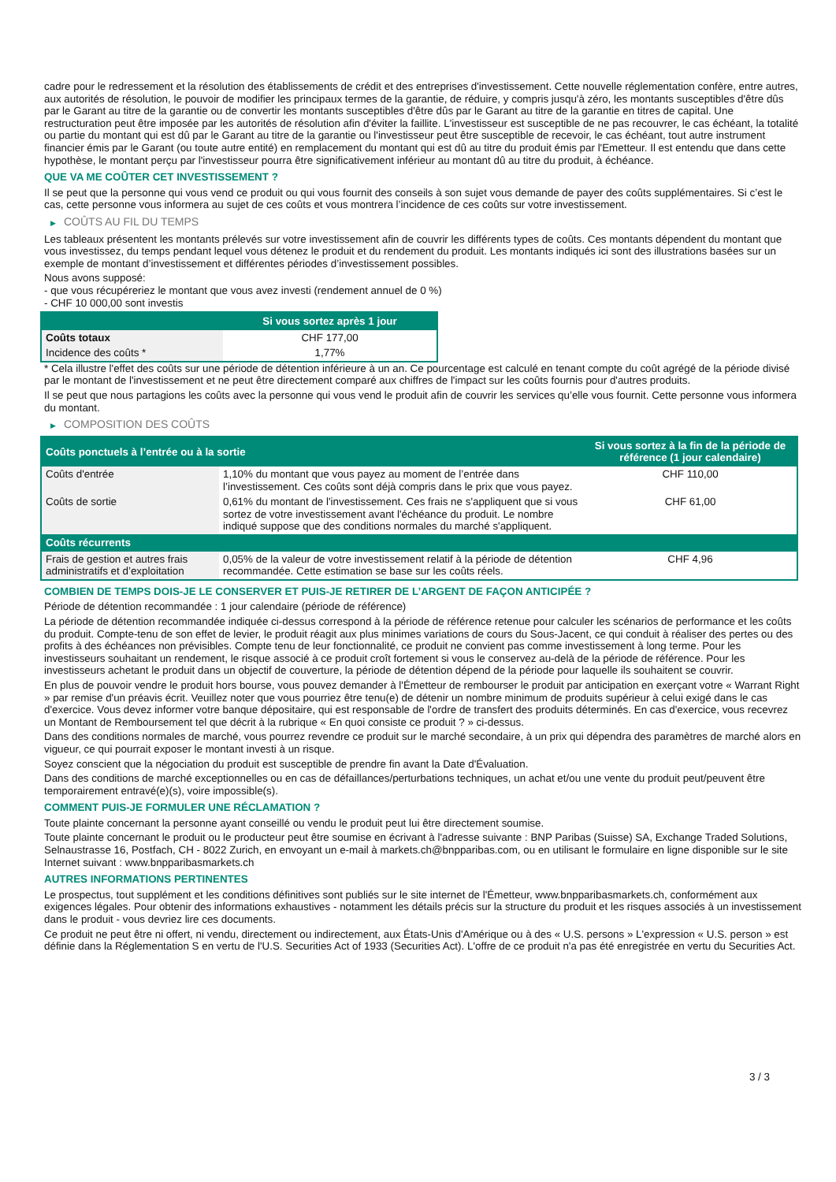cadre pour le redressement et la résolution des établissements de crédit et des entreprises d'investissement. Cette nouvelle réglementation confère, entre autres, aux autorités de résolution, le pouvoir de modifier les principaux termes de la garantie, de réduire, y compris jusqu'à zéro, les montants susceptibles d'être dûs par le Garant au titre de la garantie ou de convertir les montants susceptibles d'être dûs par le Garant au titre de la garantie en titres de capital. Une restructuration peut être imposée par les autorités de résolution afin d'éviter la faillite. L'investisseur est susceptible de ne pas recouvrer, le cas échéant, la totalité ou partie du montant qui est dû par le Garant au titre de la garantie ou l'investisseur peut être susceptible de recevoir, le cas échéant, tout autre instrument financier émis par le Garant (ou toute autre entité) en remplacement du montant qui est dû au titre du produit émis par l'Emetteur. Il est entendu que dans cette hypothèse, le montant perçu par l'investisseur pourra être significativement inférieur au montant dû au titre du produit, à échéance.
QUE VA ME COÛTER CET INVESTISSEMENT ?
Il se peut que la personne qui vous vend ce produit ou qui vous fournit des conseils à son sujet vous demande de payer des coûts supplémentaires. Si c’est le cas, cette personne vous informera au sujet de ces coûts et vous montrera l’incidence de ces coûts sur votre investissement.
▶ COÛTS AU FIL DU TEMPS
Les tableaux présentent les montants prélevés sur votre investissement afin de couvrir les différents types de coûts. Ces montants dépendent du montant que vous investissez, du temps pendant lequel vous détenez le produit et du rendement du produit. Les montants indiqués ici sont des illustrations basées sur un exemple de montant d’investissement et différentes périodes d’investissement possibles.
Nous avons supposé:
- que vous récupéreriez le montant que vous avez investi (rendement annuel de 0 %)
- CHF 10 000,00 sont investis
| | Si vous sortez après 1 jour |
| --- | --- |
| Coûts totaux | CHF 177,00 |
| Incidence des coûts * | 1,77% |
* Cela illustre l'effet des coûts sur une période de détention inférieure à un an. Ce pourcentage est calculé en tenant compte du coût agrégé de la période divisé par le montant de l'investissement et ne peut être directement comparé aux chiffres de l'impact sur les coûts fournis pour d'autres produits.
Il se peut que nous partagions les coûts avec la personne qui vous vend le produit afin de couvrir les services qu’elle vous fournit. Cette personne vous informera du montant.
▶ COMPOSITION DES COÛTS
| Coûts ponctuels à l’entrée ou à la sortie | | Si vous sortez à la fin de la période de référence (1 jour calendaire) |
| --- | --- | --- |
| Coûts d'entrée | 1,10% du montant que vous payez au moment de l’entrée dans l’investissement. Ces coûts sont déjà compris dans le prix que vous payez. | CHF 110,00 |
| Coûts de sortie | 0,61% du montant de l'investissement. Ces frais ne s'appliquent que si vous sortez de votre investissement avant l'échéance du produit. Le nombre indiqué suppose que des conditions normales du marché s'appliquent. | CHF 61,00 |
| Coûts récurrents | | |
| Frais de gestion et autres frais administratifs et d’exploitation | 0,05% de la valeur de votre investissement relatif à la période de détention recommandée. Cette estimation se base sur les coûts réels. | CHF 4,96 |
COMBIEN DE TEMPS DOIS-JE LE CONSERVER ET PUIS-JE RETIRER DE L’ARGENT DE FAÇON ANTICIPÉE ?
Période de détention recommandée : 1 jour calendaire (période de référence)
La période de détention recommandée indiquée ci-dessus correspond à la période de référence retenue pour calculer les scénarios de performance et les coûts du produit. Compte-tenu de son effet de levier, le produit réagit aux plus minimes variations de cours du Sous-Jacent, ce qui conduit à réaliser des pertes ou des profits à des échéances non prévisibles. Compte tenu de leur fonctionnalité, ce produit ne convient pas comme investissement à long terme. Pour les investisseurs souhaitant un rendement, le risque associé à ce produit croît fortement si vous le conservez au-delà de la période de référence. Pour les investisseurs achetant le produit dans un objectif de couverture, la période de détention dépend de la période pour laquelle ils souhaitent se couvrir.
En plus de pouvoir vendre le produit hors bourse, vous pouvez demander à l'Émetteur de rembourser le produit par anticipation en exerçant votre « Warrant Right » par remise d'un préavis écrit. Veuillez noter que vous pourriez être tenu(e) de détenir un nombre minimum de produits supérieur à celui exigé dans le cas d'exercice. Vous devez informer votre banque dépositaire, qui est responsable de l'ordre de transfert des produits déterminés. En cas d'exercice, vous recevrez un Montant de Remboursement tel que décrit à la rubrique « En quoi consiste ce produit ? » ci-dessus.
Dans des conditions normales de marché, vous pourrez revendre ce produit sur le marché secondaire, à un prix qui dépendra des paramètres de marché alors en vigueur, ce qui pourrait exposer le montant investi à un risque.
Soyez conscient que la négociation du produit est susceptible de prendre fin avant la Date d'Évaluation.
Dans des conditions de marché exceptionnelles ou en cas de défaillances/perturbations techniques, un achat et/ou une vente du produit peut/peuvent être temporairement entravé(e)(s), voire impossible(s).
COMMENT PUIS-JE FORMULER UNE RÉCLAMATION ?
Toute plainte concernant la personne ayant conseillé ou vendu le produit peut lui être directement soumise.
Toute plainte concernant le produit ou le producteur peut être soumise en écrivant à l'adresse suivante : BNP Paribas (Suisse) SA, Exchange Traded Solutions, Selnaustrasse 16, Postfach, CH - 8022 Zurich, en envoyant un e-mail à markets.ch@bnpparibas.com, ou en utilisant le formulaire en ligne disponible sur le site Internet suivant : www.bnpparibasmarkets.ch
AUTRES INFORMATIONS PERTINENTES
Le prospectus, tout supplément et les conditions définitives sont publiés sur le site internet de l'Émetteur, www.bnpparibasmarkets.ch, conformément aux exigences légales. Pour obtenir des informations exhaustives - notamment les détails précis sur la structure du produit et les risques associés à un investissement dans le produit - vous devriez lire ces documents.
Ce produit ne peut être ni offert, ni vendu, directement ou indirectement, aux États-Unis d'Amérique ou à des « U.S. persons » L'expression « U.S. person » est définie dans la Réglementation S en vertu de l'U.S. Securities Act of 1933 (Securities Act). L'offre de ce produit n'a pas été enregistrée en vertu du Securities Act.
3 / 3